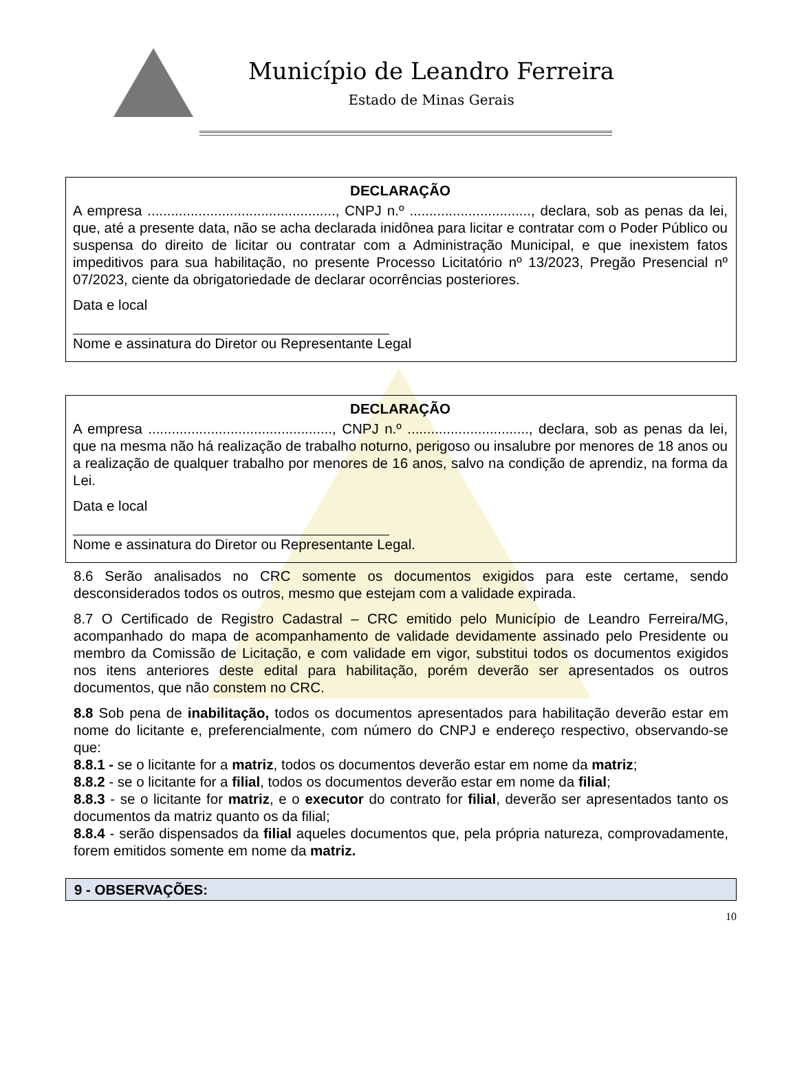Município de Leandro Ferreira
Estado de Minas Gerais
DECLARAÇÃO
A empresa ................................................, CNPJ n.º ..............................., declara, sob as penas da lei, que, até a presente data, não se acha declarada inidônea para licitar e contratar com o Poder Público ou suspensa do direito de licitar ou contratar com a Administração Municipal, e que inexistem fatos impeditivos para sua habilitação, no presente Processo Licitatório nº 13/2023, Pregão Presencial nº 07/2023, ciente da obrigatoriedade de declarar ocorrências posteriores.
Data e local
Nome e assinatura do Diretor ou Representante Legal
DECLARAÇÃO
A empresa ..............................................., CNPJ n.º ..............................., declara, sob as penas da lei, que na mesma não há realização de trabalho noturno, perigoso ou insalubre por menores de 18 anos ou a realização de qualquer trabalho por menores de 16 anos, salvo na condição de aprendiz, na forma da Lei.
Data e local
Nome e assinatura do Diretor ou Representante Legal.
8.6 Serão analisados no CRC somente os documentos exigidos para este certame, sendo desconsiderados todos os outros, mesmo que estejam com a validade expirada.
8.7 O Certificado de Registro Cadastral – CRC emitido pelo Município de Leandro Ferreira/MG, acompanhado do mapa de acompanhamento de validade devidamente assinado pelo Presidente ou membro da Comissão de Licitação, e com validade em vigor, substitui todos os documentos exigidos nos itens anteriores deste edital para habilitação, porém deverão ser apresentados os outros documentos, que não constem no CRC.
8.8 Sob pena de inabilitação, todos os documentos apresentados para habilitação deverão estar em nome do licitante e, preferencialmente, com número do CNPJ e endereço respectivo, observando-se que:
8.8.1 - se o licitante for a matriz, todos os documentos deverão estar em nome da matriz;
8.8.2 - se o licitante for a filial, todos os documentos deverão estar em nome da filial;
8.8.3 - se o licitante for matriz, e o executor do contrato for filial, deverão ser apresentados tanto os documentos da matriz quanto os da filial;
8.8.4 - serão dispensados da filial aqueles documentos que, pela própria natureza, comprovadamente, forem emitidos somente em nome da matriz.
9 - OBSERVAÇÕES:
10